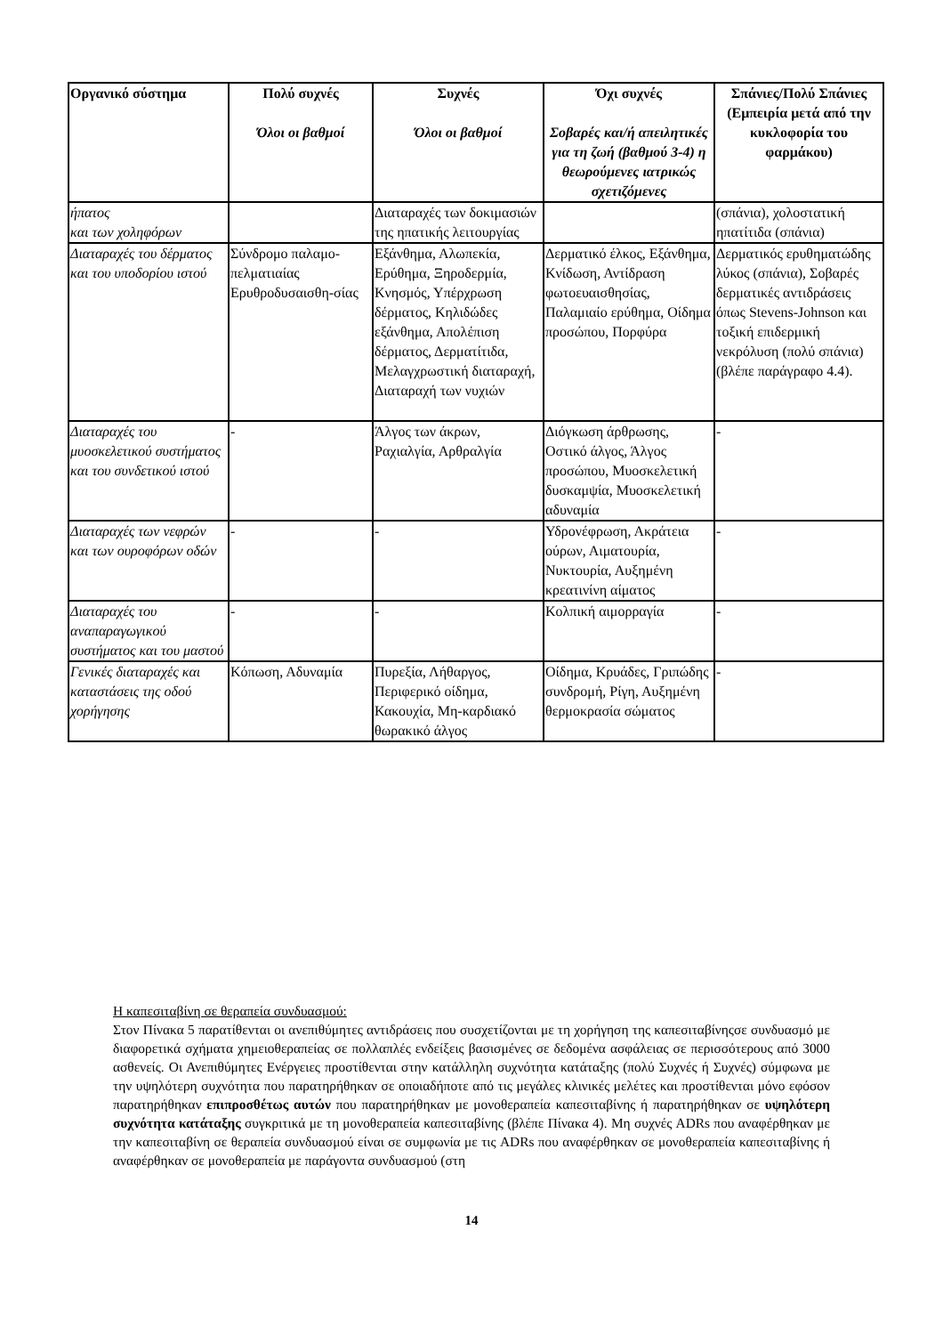| Οργανικό σύστημα | Πολύ συχνές Όλοι οι βαθμοί | Συχνές Όλοι οι βαθμοί | Όχι συχνές Σοβαρές και/ή απειλητικές για τη ζωή (βαθμού 3-4) η θεωρούμενες ιατρικώς σχετιζόμενες | Σπάνιες/Πολύ Σπάνιες (Εμπειρία μετά από την κυκλοφορία του φαρμάκου) |
| --- | --- | --- | --- | --- |
| ήπατος και των χοληφόρων | | Διαταραχές των δοκιμασιών της ηπατικής λειτουργίας | | (σπάνια), χολοστατική ηπατίτιδα (σπάνια) |
| Διαταραχές του δέρματος και του υποδορίου ιστού | Σύνδρομο παλαμο-πελματιαίας Ερυθροδυσαισθη-σίας | Εξάνθημα, Αλωπεκία, Ερύθημα, Ξηροδερμία, Κνησμός, Υπέρχρωση δέρματος, Κηλιδώδες εξάνθημα, Απολέπιση δέρματος, Δερματίτιδα, Μελαγχρωστική διαταραχή, Διαταραχή των νυχιών | Δερματικό έλκος, Εξάνθημα, Κνίδωση, Αντίδραση φωτοευαισθησίας, Παλαμιαίο ερύθημα, Οίδημα προσώπου, Πορφύρα | Δερματικός ερυθηματώδης λύκος (σπάνια), Σοβαρές δερματικές αντιδράσεις όπως Stevens-Johnson και τοξική επιδερμική νεκρόλυση (πολύ σπάνια) (βλέπε παράγραφο 4.4). |
| Διαταραχές του μυοσκελετικού συστήματος και του συνδετικού ιστού | - | Άλγος των άκρων, Ραχιαλγία, Αρθραλγία | Διόγκωση άρθρωσης, Οστικό άλγος, Άλγος προσώπου, Μυοσκελετική δυσκαμψία, Μυοσκελετική αδυναμία | - |
| Διαταραχές των νεφρών και των ουροφόρων οδών | - | - | Υδρονέφρωση, Ακράτεια ούρων, Αιματουρία, Νυκτουρία, Αυξημένη κρεατινίνη αίματος | - |
| Διαταραχές του αναπαραγωγικού συστήματος και του μαστού | - | - | Κολπική αιμορραγία | - |
| Γενικές διαταραχές και καταστάσεις της οδού χορήγησης | Κόπωση, Αδυναμία | Πυρεξία, Λήθαργος, Περιφερικό οίδημα, Κακουχία, Μη-καρδιακό θωρακικό άλγος | Οίδημα, Κρυάδες, Γριπώδης συνδρομή, Ρίγη, Αυξημένη θερμοκρασία σώματος | - |
Η καπεσιταβίνη σε θεραπεία συνδυασμού:
Στον Πίνακα 5 παρατίθενται οι ανεπιθύμητες αντιδράσεις που συσχετίζονται με τη χορήγηση της καπεσιταβίνηςσε συνδυασμό με διαφορετικά σχήματα χημειοθεραπείας σε πολλαπλές ενδείξεις βασισμένες σε δεδομένα ασφάλειας σε περισσότερους από 3000 ασθενείς. Οι Ανεπιθύμητες Ενέργειες προστίθενται στην κατάλληλη συχνότητα κατάταξης (πολύ Συχνές ή Συχνές) σύμφωνα με την υψηλότερη συχνότητα που παρατηρήθηκαν σε οποιαδήποτε από τις μεγάλες κλινικές μελέτες και προστίθενται μόνο εφόσον παρατηρήθηκαν επιπροσθέτως αυτών που παρατηρήθηκαν με μονοθεραπεία καπεσιταβίνης ή παρατηρήθηκαν σε υψηλότερη συχνότητα κατάταξης συγκριτικά με τη μονοθεραπεία καπεσιταβίνης (βλέπε Πίνακα 4). Μη συχνές ADRs που αναφέρθηκαν με την καπεσιταβίνη σε θεραπεία συνδυασμού είναι σε συμφωνία με τις ADRs που αναφέρθηκαν σε μονοθεραπεία καπεσιταβίνης ή αναφέρθηκαν σε μονοθεραπεία με παράγοντα συνδυασμού (στη
14